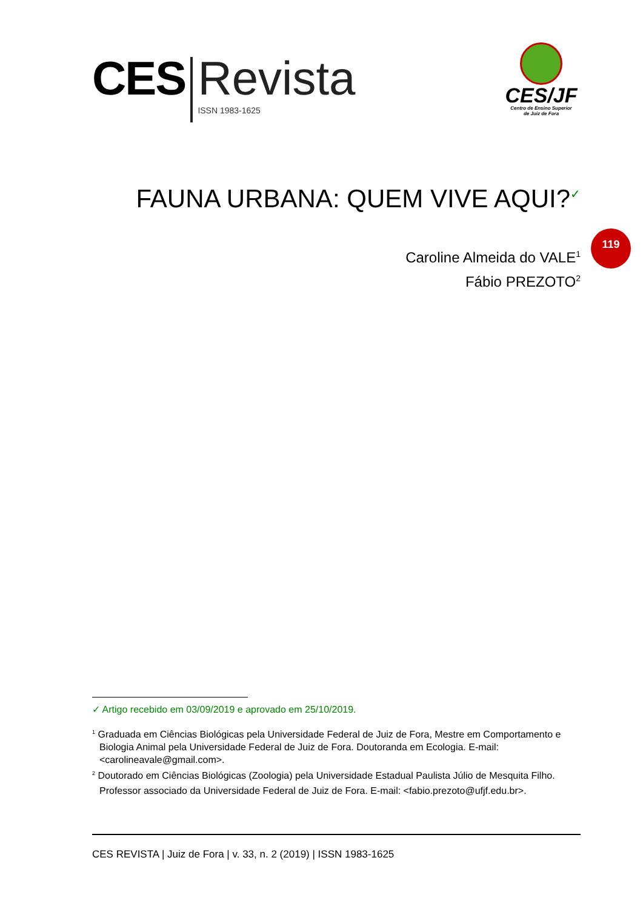CES Revista
ISSN 1983-1625
CES/JF
Centro de Ensino Superior
de Juiz de Fora
FAUNA URBANA: QUEM VIVE AQUI?<sup>✓</sup>
Caroline Almeida do VALE<sup>1</sup>
Fábio PREZOTO<sup>2</sup>
119
✓ Artigo recebido em 03/09/2019 e aprovado em 25/10/2019.
<sup>1</sup> Graduada em Ciências Biológicas pela Universidade Federal de Juiz de Fora, Mestre em Comportamento e Biologia Animal pela Universidade Federal de Juiz de Fora. Doutoranda em Ecologia. E-mail: <carolineavale@gmail.com>.
<sup>2</sup> Doutorado em Ciências Biológicas (Zoologia) pela Universidade Estadual Paulista Júlio de Mesquita Filho. Professor associado da Universidade Federal de Juiz de Fora. E-mail: <fabio.prezoto@ufjf.edu.br>.
CES REVISTA | Juiz de Fora | v. 33, n. 2 (2019) | ISSN 1983-1625